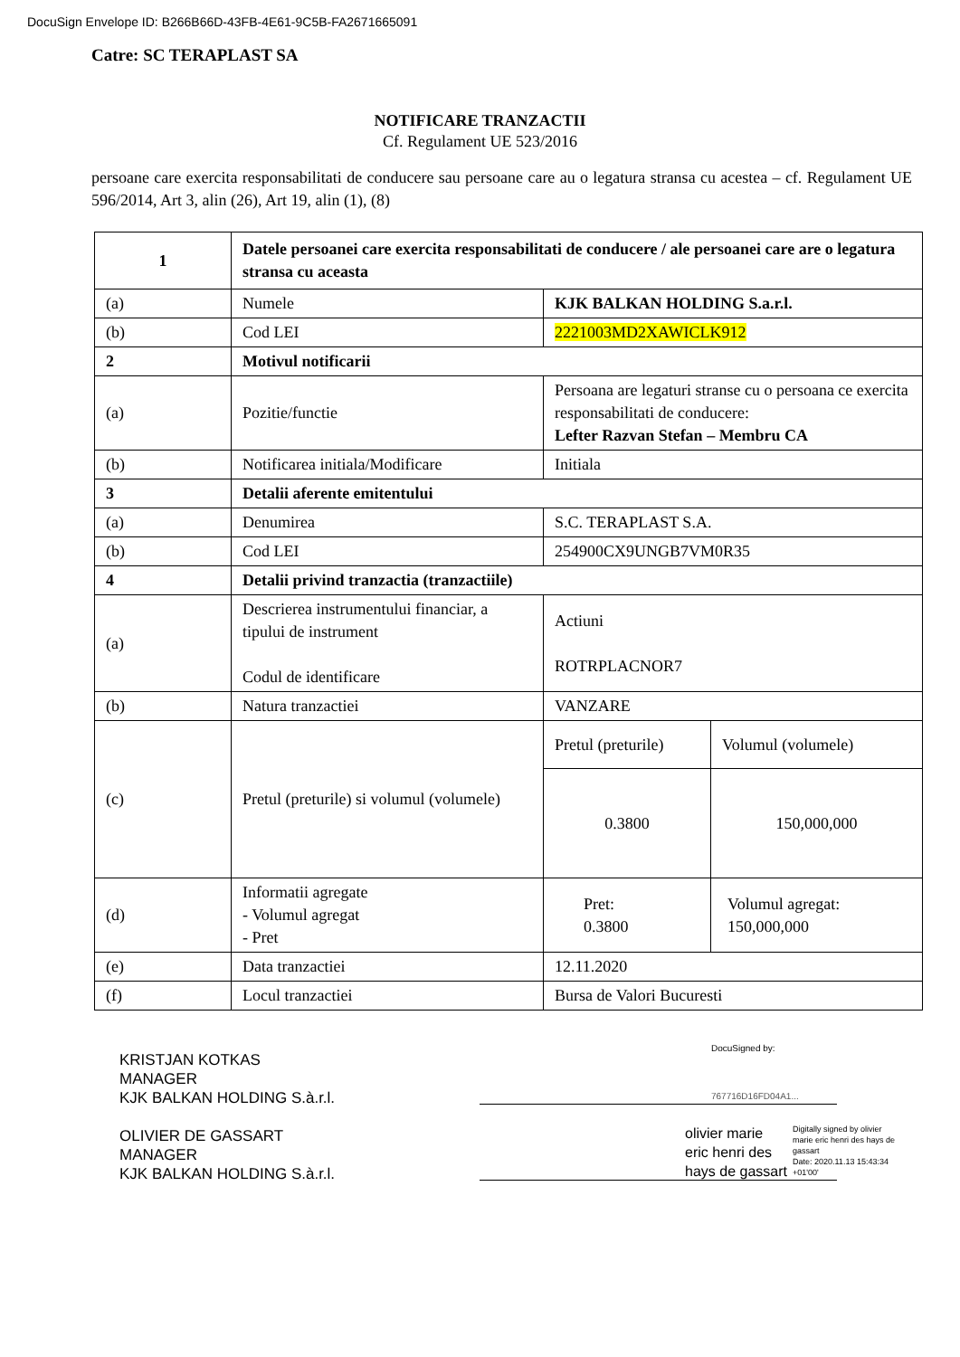DocuSign Envelope ID: B266B66D-43FB-4E61-9C5B-FA2671665091
Catre: SC TERAPLAST SA
NOTIFICARE TRANZACTII
Cf. Regulament UE 523/2016
persoane care exercita responsabilitati de conducere sau persoane care au o legatura stransa cu acestea – cf. Regulament UE 596/2014, Art 3, alin (26), Art 19, alin (1), (8)
| 1 | Datele persoanei care exercita responsabilitati de conducere / ale persoanei care are o legatura stransa cu aceasta | | |
| (a) | Numele | KJK BALKAN HOLDING S.a.r.l. | |
| (b) | Cod LEI | 2221003MD2XAWICLK912 | |
| 2 | Motivul notificarii | | |
| (a) | Pozitie/functie | Persoana are legaturi stranse cu o persoana ce exercita responsabilitati de conducere: Lefter Razvan Stefan – Membru CA | |
| (b) | Notificarea initiala/Modificare | Initiala | |
| 3 | Detalii aferente emitentului | | |
| (a) | Denumirea | S.C. TERAPLAST S.A. | |
| (b) | Cod LEI | 254900CX9UNGB7VM0R35 | |
| 4 | Detalii privind tranzactia (tranzactiile) | | |
| (a) | Descrierea instrumentului financiar, a tipului de instrument Codul de identificare | Actiuni ROTRPLACNOR7 | |
| (b) | Natura tranzactiei | VANZARE | |
| (c) | Pretul (preturile) si volumul (volumele) | Pretul (preturile) | Volumul (volumele) |
| | | 0.3800 | 150,000,000 |
| (d) | Informatii agregate - Volumul agregat - Pret | Pret: 0.3800 | Volumul agregat: 150,000,000 |
| (e) | Data tranzactiei | 12.11.2020 | |
| (f) | Locul tranzactiei | Bursa de Valori Bucuresti | |
KRISTJAN KOTKAS
MANAGER
KJK BALKAN HOLDING S.à.r.l.
OLIVIER DE GASSART
MANAGER
KJK BALKAN HOLDING S.à.r.l.
DocuSigned by:
767716D16FD04A1...
olivier marie
eric henri des
hays de gassart
Digitally signed by olivier marie eric henri des hays de gassart
Date: 2020.11.13 15:43:34 +01'00'